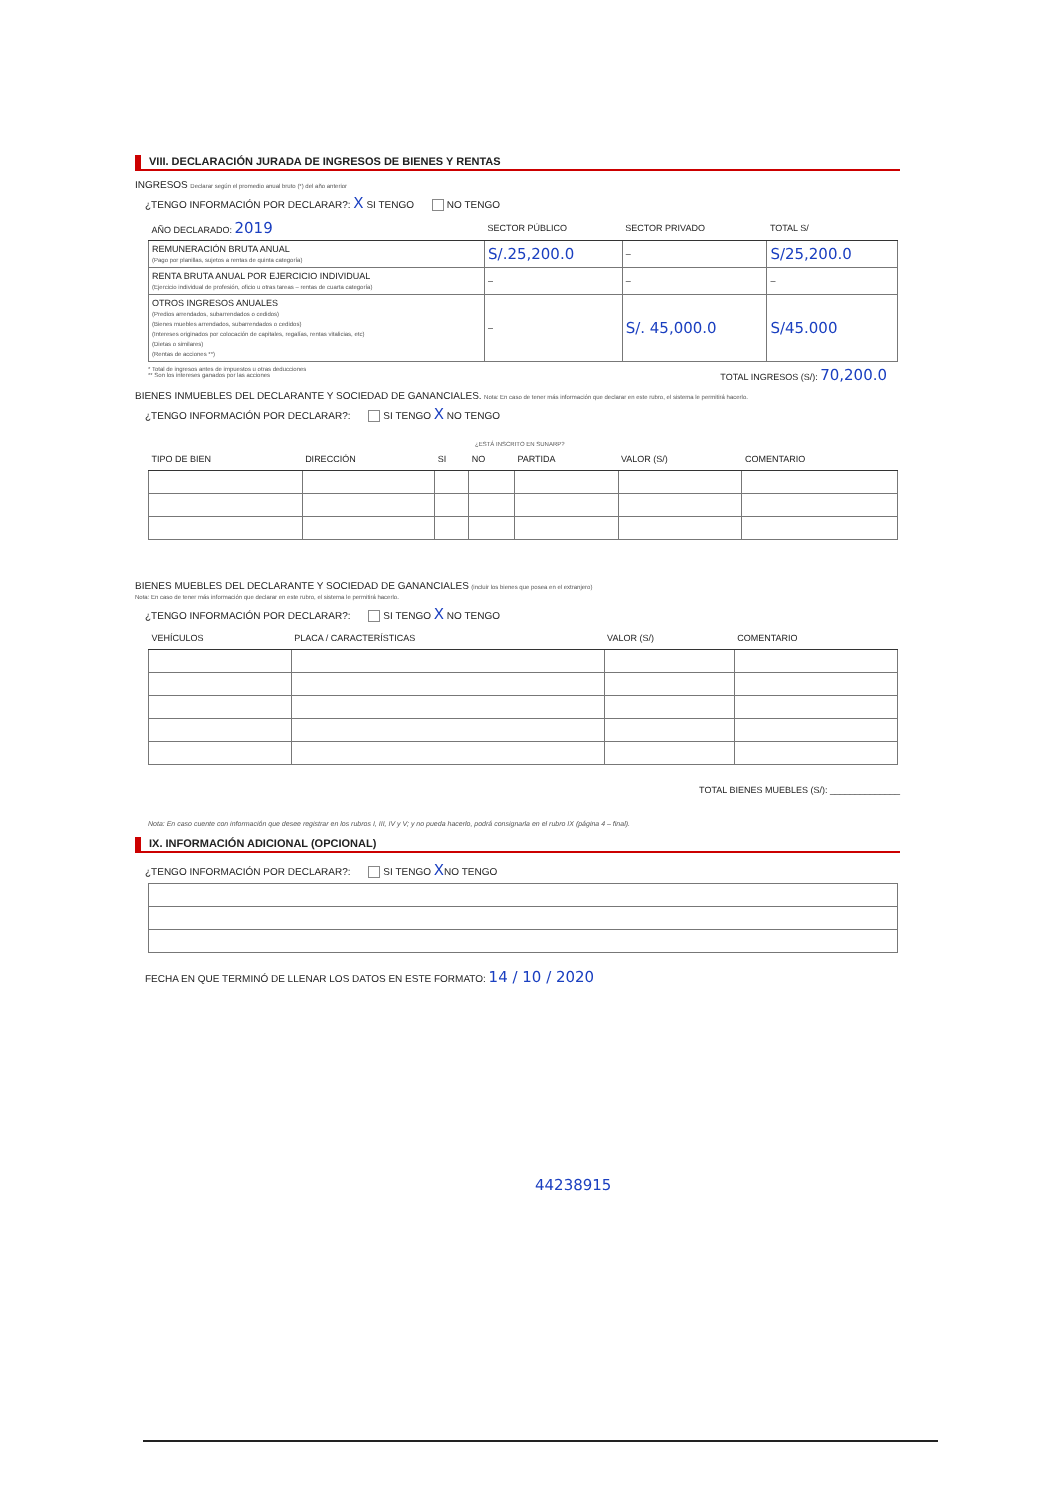VIII. DECLARACIÓN JURADA DE INGRESOS DE BIENES Y RENTAS
INGRESOS Declarar según el promedio anual bruto (*) del año anterior
¿TENGO INFORMACIÓN POR DECLARAR?: X SI TENGO NO TENGO
| AÑO DECLARADO: 2019 | SECTOR PÚBLICO | SECTOR PRIVADO | TOTAL S/ |
| --- | --- | --- | --- |
| REMUNERACIÓN BRUTA ANUAL (Pago por planillas, sujetos a rentas de quinta categoría) | S/.25,200.0 | – | S/25,200.0 |
| RENTA BRUTA ANUAL POR EJERCICIO INDIVIDUAL (Ejercicio individual de profesión, oficio u otras tareas – rentas de cuarta categoría) | – | – | – |
| OTROS INGRESOS ANUALES (Predios arrendados, subarrendados o cedidos) (Bienes muebles arrendados, subarrendados o cedidos) (Intereses originados por colocación de capitales, regalías, rentas vitalicias, etc) (Dietas o similares) (Rentas de acciones **) | – | S/. 45,000.0 | S/45.000 |
* Total de ingresos antes de impuestos u otras deducciones
** Son los intereses ganados por las acciones TOTAL INGRESOS (S/): 70,200.0
BIENES INMUEBLES DEL DECLARANTE Y SOCIEDAD DE GANANCIALES. Nota: En caso de tener más información que declarar en este rubro, el sistema le permitirá hacerlo.
¿TENGO INFORMACIÓN POR DECLARAR?: SI TENGO X NO TENGO
¿ESTÁ INSCRITO EN SUNARP?
| TIPO DE BIEN | DIRECCIÓN | SI | NO | PARTIDA | VALOR (S/) | COMENTARIO |
| --- | --- | --- | --- | --- | --- | --- |
BIENES MUEBLES DEL DECLARANTE Y SOCIEDAD DE GANANCIALES (incluir los bienes que posea en el extranjero)
Nota: En caso de tener más información que declarar en este rubro, el sistema le permitirá hacerlo.
¿TENGO INFORMACIÓN POR DECLARAR?: SI TENGO X NO TENGO
| VEHÍCULOS | PLACA / CARACTERÍSTICAS | VALOR (S/) | COMENTARIO |
| --- | --- | --- | --- |
TOTAL BIENES MUEBLES (S/): ______________
Nota: En caso cuente con información que desee registrar en los rubros I, III, IV y V; y no pueda hacerlo, podrá consignarla en el rubro IX (página 4 – final).
IX. INFORMACIÓN ADICIONAL (OPCIONAL)
¿TENGO INFORMACIÓN POR DECLARAR?: SI TENGO XNO TENGO
FECHA EN QUE TERMINÓ DE LLENAR LOS DATOS EN ESTE FORMATO: 14 / 10 / 2020
44238915